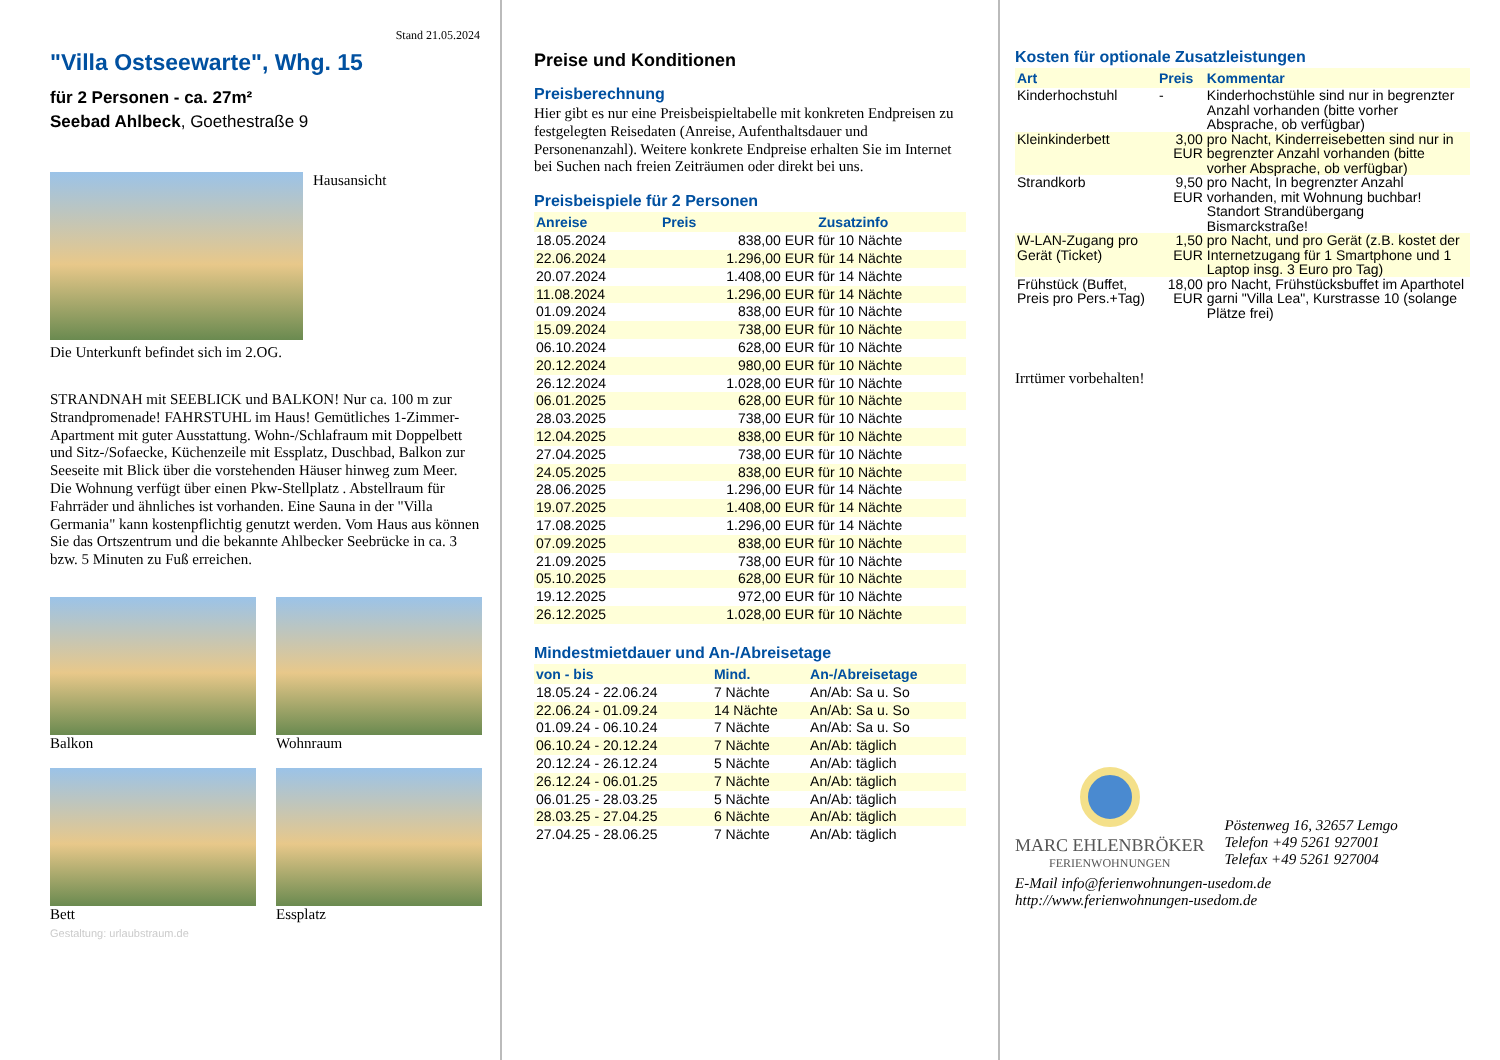Stand 21.05.2024
"Villa Ostseewarte", Whg. 15
für 2 Personen - ca. 27m²
Seebad Ahlbeck, Goethestraße 9
Hausansicht
Die Unterkunft befindet sich im 2.OG.
STRANDNAH mit SEEBLICK und BALKON! Nur ca. 100 m zur Strandpromenade! FAHRSTUHL im Haus! Gemütliches 1-Zimmer-Apartment mit guter Ausstattung. Wohn-/Schlafraum mit Doppelbett und Sitz-/Sofaecke, Küchenzeile mit Essplatz, Duschbad, Balkon zur Seeseite mit Blick über die vorstehenden Häuser hinweg zum Meer. Die Wohnung verfügt über einen Pkw-Stellplatz . Abstellraum für Fahrräder und ähnliches ist vorhanden. Eine Sauna in der "Villa Germania" kann kostenpflichtig genutzt werden. Vom Haus aus können Sie das Ortszentrum und die bekannte Ahlbecker Seebrücke in ca. 3 bzw. 5 Minuten zu Fuß erreichen.
Balkon Wohnraum
Bett Essplatz
Gestaltung: urlaubstraum.de
Preise und Konditionen
Preisberechnung
Hier gibt es nur eine Preisbeispieltabelle mit konkreten Endpreisen zu festgelegten Reisedaten (Anreise, Aufenthaltsdauer und Personenanzahl). Weitere konkrete Endpreise erhalten Sie im Internet bei Suchen nach freien Zeiträumen oder direkt bei uns.
Preisbeispiele für 2 Personen
| Anreise | Preis | Zusatzinfo |
| --- | --- | --- |
| 18.05.2024 | 838,00 EUR | für 10 Nächte |
| 22.06.2024 | 1.296,00 EUR | für 14 Nächte |
| 20.07.2024 | 1.408,00 EUR | für 14 Nächte |
| 11.08.2024 | 1.296,00 EUR | für 14 Nächte |
| 01.09.2024 | 838,00 EUR | für 10 Nächte |
| 15.09.2024 | 738,00 EUR | für 10 Nächte |
| 06.10.2024 | 628,00 EUR | für 10 Nächte |
| 20.12.2024 | 980,00 EUR | für 10 Nächte |
| 26.12.2024 | 1.028,00 EUR | für 10 Nächte |
| 06.01.2025 | 628,00 EUR | für 10 Nächte |
| 28.03.2025 | 738,00 EUR | für 10 Nächte |
| 12.04.2025 | 838,00 EUR | für 10 Nächte |
| 27.04.2025 | 738,00 EUR | für 10 Nächte |
| 24.05.2025 | 838,00 EUR | für 10 Nächte |
| 28.06.2025 | 1.296,00 EUR | für 14 Nächte |
| 19.07.2025 | 1.408,00 EUR | für 14 Nächte |
| 17.08.2025 | 1.296,00 EUR | für 14 Nächte |
| 07.09.2025 | 838,00 EUR | für 10 Nächte |
| 21.09.2025 | 738,00 EUR | für 10 Nächte |
| 05.10.2025 | 628,00 EUR | für 10 Nächte |
| 19.12.2025 | 972,00 EUR | für 10 Nächte |
| 26.12.2025 | 1.028,00 EUR | für 10 Nächte |
Mindestmietdauer und An-/Abreisetage
| von - bis | Mind. | An-/Abreisetage |
| --- | --- | --- |
| 18.05.24 - 22.06.24 | 7 Nächte | An/Ab: Sa u. So |
| 22.06.24 - 01.09.24 | 14 Nächte | An/Ab: Sa u. So |
| 01.09.24 - 06.10.24 | 7 Nächte | An/Ab: Sa u. So |
| 06.10.24 - 20.12.24 | 7 Nächte | An/Ab: täglich |
| 20.12.24 - 26.12.24 | 5 Nächte | An/Ab: täglich |
| 26.12.24 - 06.01.25 | 7 Nächte | An/Ab: täglich |
| 06.01.25 - 28.03.25 | 5 Nächte | An/Ab: täglich |
| 28.03.25 - 27.04.25 | 6 Nächte | An/Ab: täglich |
| 27.04.25 - 28.06.25 | 7 Nächte | An/Ab: täglich |
Kosten für optionale Zusatzleistungen
| Art | Preis | Kommentar |
| --- | --- | --- |
| Kinderhochstuhl | - | Kinderhochstühle sind nur in begrenzter Anzahl vorhanden (bitte vorher Absprache, ob verfügbar) |
| Kleinkinderbett | 3,00 EUR | pro Nacht, Kinderreisebetten sind nur in begrenzter Anzahl vorhanden (bitte vorher Absprache, ob verfügbar) |
| Strandkorb | 9,50 EUR | pro Nacht, In begrenzter Anzahl vorhanden, mit Wohnung buchbar! Standort Strandübergang Bismarckstraße! |
| W-LAN-Zugang pro Gerät (Ticket) | 1,50 EUR | pro Nacht, und pro Gerät (z.B. kostet der Internetzugang für 1 Smartphone und 1 Laptop insg. 3 Euro pro Tag) |
| Frühstück (Buffet, Preis pro Pers.+Tag) | 18,00 EUR | pro Nacht, Frühstücksbuffet im Aparthotel garni "Villa Lea", Kurstrasse 10 (solange Plätze frei) |
Irrtümer vorbehalten!
MARC EHLENBRÖKER
FERIENWOHNUNGEN
Pöstenweg 16, 32657 Lemgo
Telefon +49 5261 927001
Telefax +49 5261 927004
E-Mail info@ferienwohnungen-usedom.de
http://www.ferienwohnungen-usedom.de